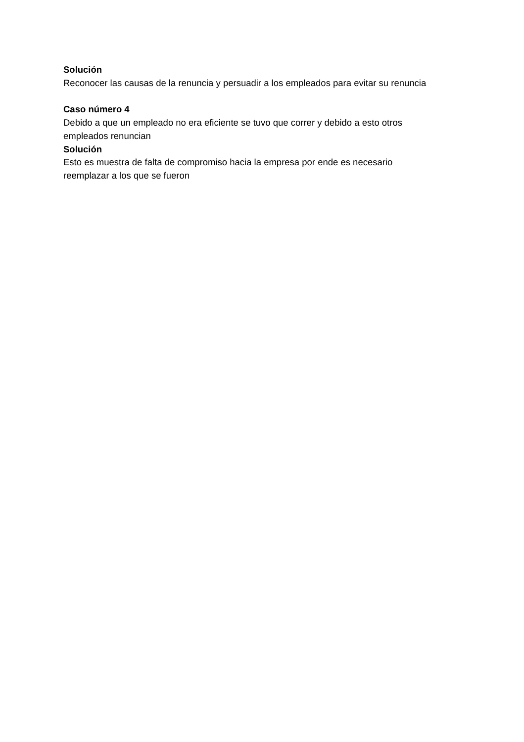Solución
Reconocer las causas de la renuncia y persuadir a los empleados para evitar su renuncia
Caso número 4
Debido a que un empleado no era eficiente se tuvo que correr y debido a esto otros
empleados renuncian
Solución
Esto es muestra de falta de compromiso hacia la empresa por ende es necesario
reemplazar a los que se fueron